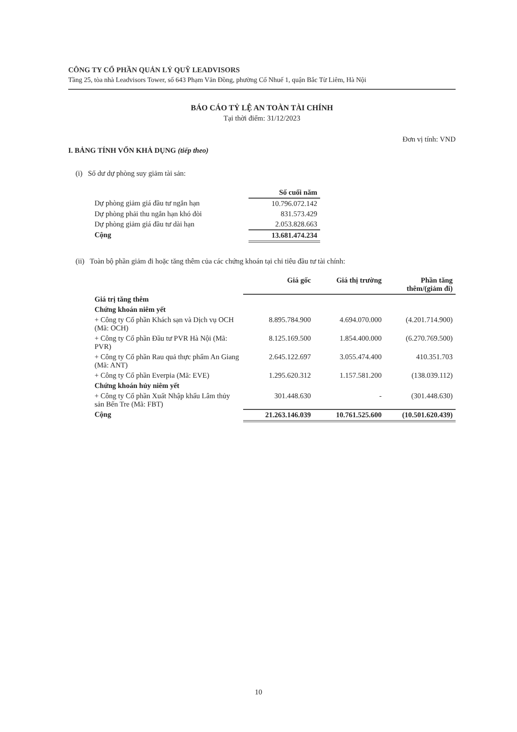CÔNG TY CỔ PHẦN QUẢN LÝ QUỸ LEADVISORS
Tầng 25, tòa nhà Leadvisors Tower, số 643 Phạm Văn Đồng, phường Cổ Nhuế 1, quận Bắc Từ Liêm, Hà Nội
BÁO CÁO TỶ LỆ AN TOÀN TÀI CHÍNH
Tại thời điểm: 31/12/2023
Đơn vị tính: VND
I. BẢNG TÍNH VỐN KHẢ DỤNG (tiếp theo)
(i) Số dư dự phòng suy giảm tài sản:
| | Số cuối năm |
| Dự phòng giảm giá đầu tư ngắn hạn | 10.796.072.142 |
| Dự phòng phải thu ngắn hạn khó đòi | 831.573.429 |
| Dự phòng giảm giá đầu tư dài hạn | 2.053.828.663 |
| Cộng | 13.681.474.234 |
(ii) Toàn bộ phần giảm đi hoặc tăng thêm của các chứng khoán tại chỉ tiêu đầu tư tài chính:
| | Giá gốc | Giá thị trường | Phần tăng thêm/(giảm đi) |
| Giá trị tăng thêm | | | |
| Chứng khoán niêm yết | | | |
| + Công ty Cổ phần Khách sạn và Dịch vụ OCH (Mã: OCH) | 8.895.784.900 | 4.694.070.000 | (4.201.714.900) |
| + Công ty Cổ phần Đầu tư PVR Hà Nội (Mã: PVR) | 8.125.169.500 | 1.854.400.000 | (6.270.769.500) |
| + Công ty Cổ phần Rau quả thực phẩm An Giang (Mã: ANT) | 2.645.122.697 | 3.055.474.400 | 410.351.703 |
| + Công ty Cổ phần Everpia (Mã: EVE) | 1.295.620.312 | 1.157.581.200 | (138.039.112) |
| Chứng khoán hủy niêm yết | | | |
| + Công ty Cổ phần Xuất Nhập khẩu Lâm thủy sản Bến Tre (Mã: FBT) | 301.448.630 | - | (301.448.630) |
| Cộng | 21.263.146.039 | 10.761.525.600 | (10.501.620.439) |
10